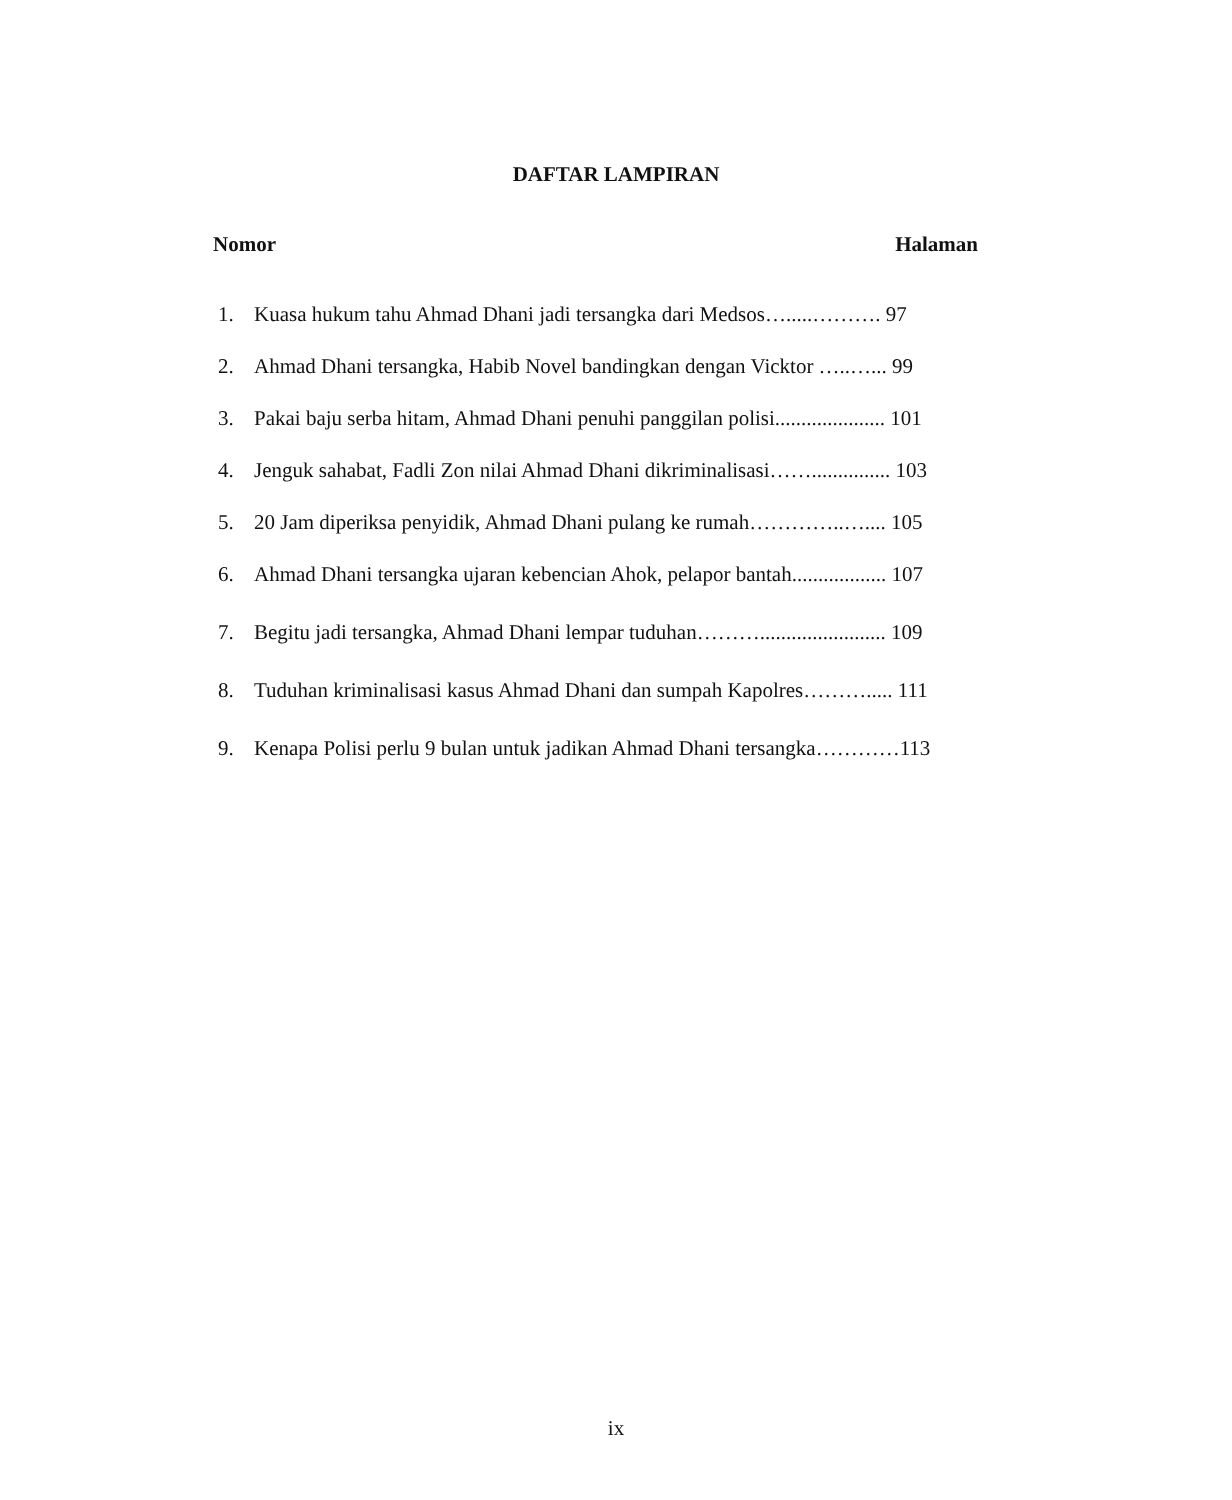DAFTAR LAMPIRAN
Nomor Halaman
1. Kuasa hukum tahu Ahmad Dhani jadi tersangka dari Medsos….....………. 97
2. Ahmad Dhani tersangka, Habib Novel bandingkan dengan Vicktor …..…... 99
3. Pakai baju serba hitam, Ahmad Dhani penuhi panggilan polisi..................... 101
4. Jenguk sahabat, Fadli Zon nilai Ahmad Dhani dikriminalisasi……............... 103
5. 20 Jam diperiksa penyidik, Ahmad Dhani pulang ke rumah…………..….... 105
6. Ahmad Dhani tersangka ujaran kebencian Ahok, pelapor bantah.................. 107
7. Begitu jadi tersangka, Ahmad Dhani lempar tuduhan………........................ 109
8. Tuduhan kriminalisasi kasus Ahmad Dhani dan sumpah Kapolres………..... 111
9. Kenapa Polisi perlu 9 bulan untuk jadikan Ahmad Dhani tersangka…………113
ix